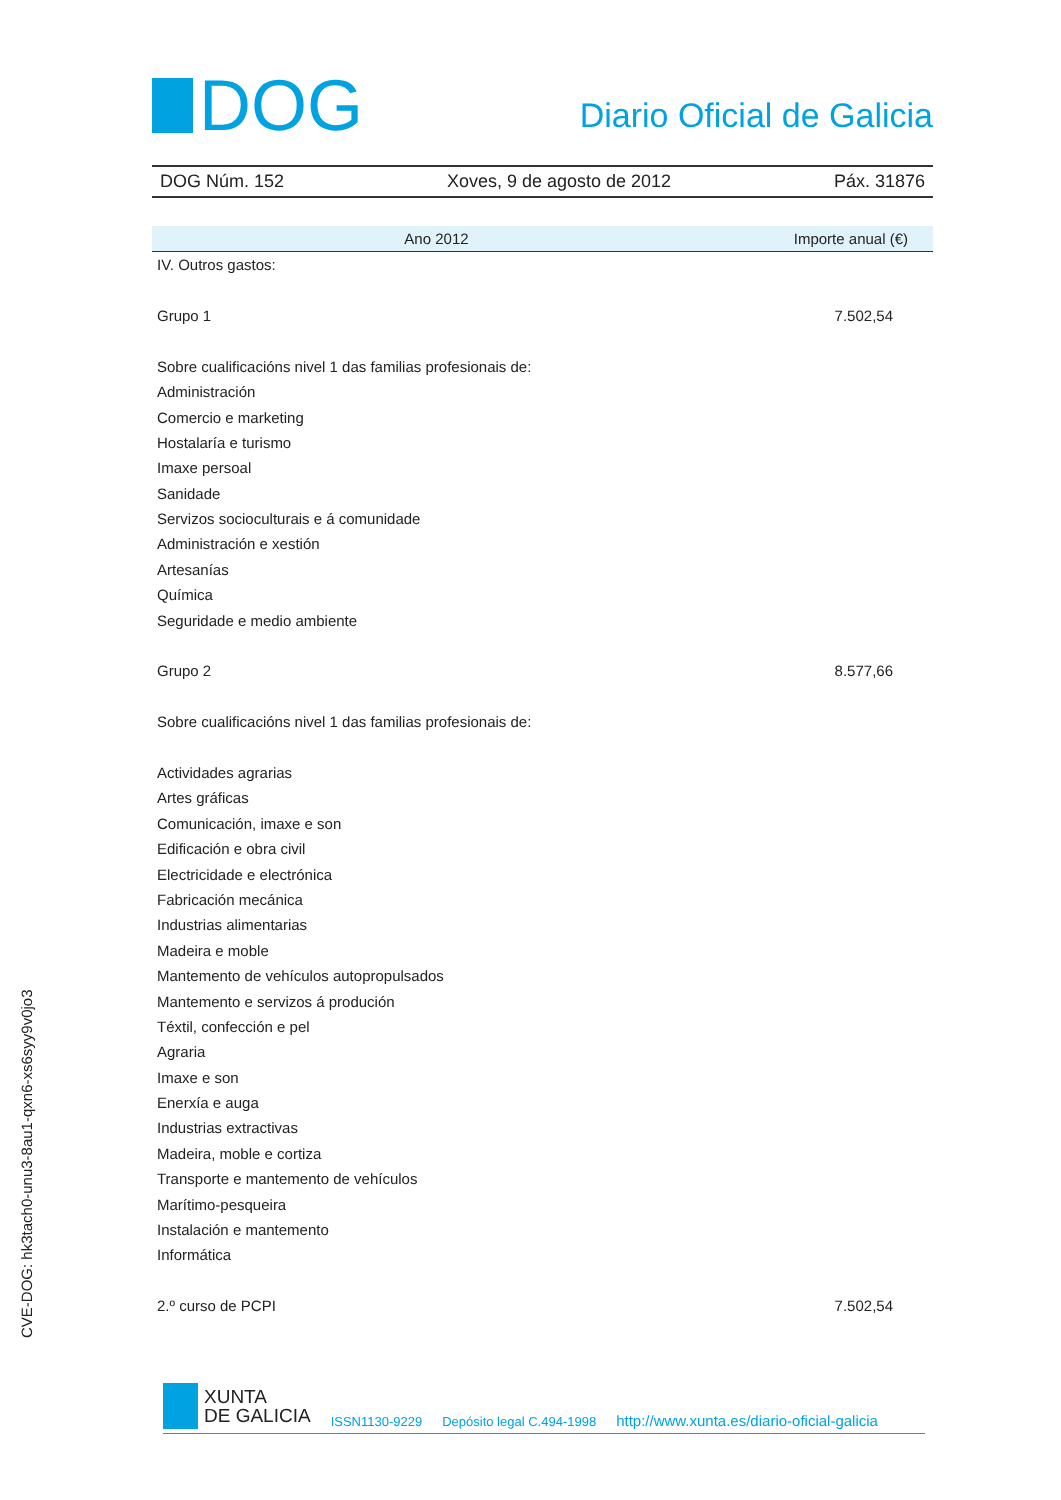DOG
Diario Oficial de Galicia
DOG Núm. 152 Xoves, 9 de agosto de 2012 Páx. 31876
| Ano 2012 | Importe anual (€) |
| --- | --- |
| IV. Outros gastos: | |
| Grupo 1 | 7.502,54 |
| Sobre cualificacións nivel 1 das familias profesionais de: | |
| Administración | |
| Comercio e marketing | |
| Hostalaría e turismo | |
| Imaxe persoal | |
| Sanidade | |
| Servizos socioculturais e á comunidade | |
| Administración e xestión | |
| Artesanías | |
| Química | |
| Seguridade e medio ambiente | |
| Grupo 2 | 8.577,66 |
| Sobre cualificacións nivel 1 das familias profesionais de: | |
| Actividades agrarias | |
| Artes gráficas | |
| Comunicación, imaxe e son | |
| Edificación e obra civil | |
| Electricidade e electrónica | |
| Fabricación mecánica | |
| Industrias alimentarias | |
| Madeira e moble | |
| Mantemento de vehículos autopropulsados | |
| Mantemento e servizos á produción | |
| Téxtil, confección e pel | |
| Agraria | |
| Imaxe e son | |
| Enerxía e auga | |
| Industrias extractivas | |
| Madeira, moble e cortiza | |
| Transporte e mantemento de vehículos | |
| Marítimo-pesqueira | |
| Instalación e mantemento | |
| Informática | |
| 2.º curso de PCPI | 7.502,54 |
CVE-DOG: hk3tach0-unu3-8au1-qxn6-xs6syy9v0jo3
XUNTA
DE GALICIA
ISSN1130-9229 Depósito legal C.494-1998 http://www.xunta.es/diario-oficial-galicia